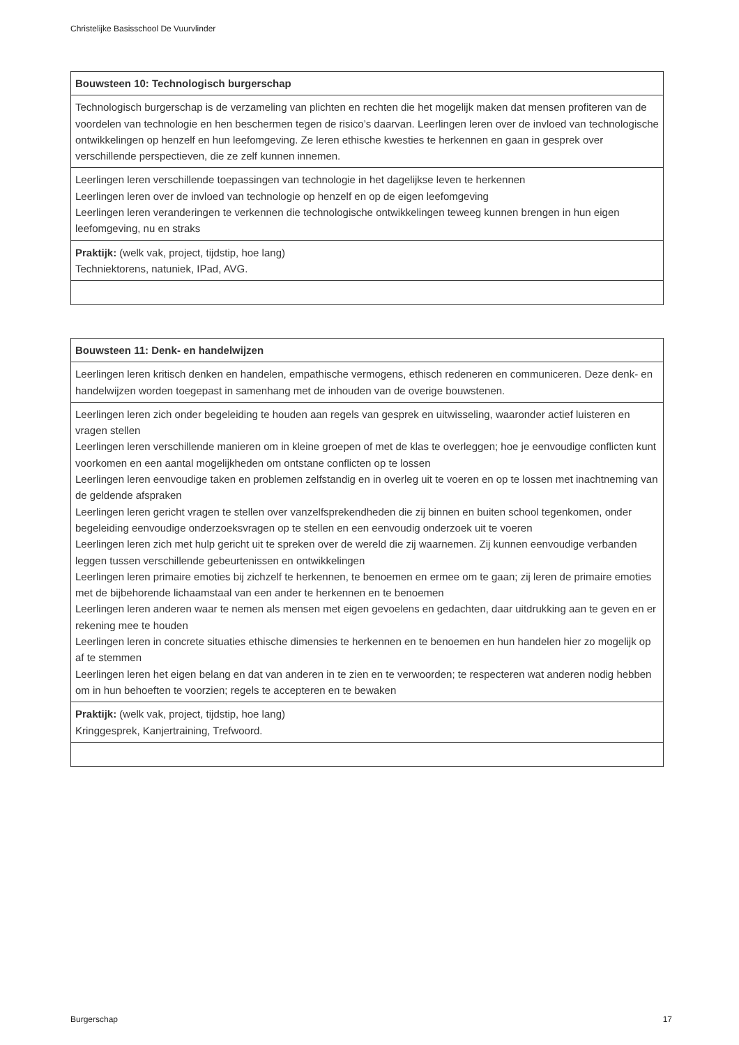Christelijke Basisschool De Vuurvlinder
| Bouwsteen 10: Technologisch burgerschap |
| Technologisch burgerschap is de verzameling van plichten en rechten die het mogelijk maken dat mensen profiteren van de voordelen van technologie en hen beschermen tegen de risico’s daarvan. Leerlingen leren over de invloed van technologische ontwikkelingen op henzelf en hun leefomgeving. Ze leren ethische kwesties te herkennen en gaan in gesprek over verschillende perspectieven, die ze zelf kunnen innemen. |
| Leerlingen leren verschillende toepassingen van technologie in het dagelijkse leven te herkennen Leerlingen leren over de invloed van technologie op henzelf en op de eigen leefomgeving Leerlingen leren veranderingen te verkennen die technologische ontwikkelingen teweeg kunnen brengen in hun eigen leefomgeving, nu en straks |
| Praktijk: (welk vak, project, tijdstip, hoe lang) Techniektorens, natuniek, IPad, AVG. |
| Bouwsteen 11: Denk- en handelwijzen |
| Leerlingen leren kritisch denken en handelen, empathische vermogens, ethisch redeneren en communiceren. Deze denk- en handelwijzen worden toegepast in samenhang met de inhouden van de overige bouwstenen. |
| Leerlingen leren zich onder begeleiding te houden aan regels van gesprek en uitwisseling, waaronder actief luisteren en vragen stellen Leerlingen leren verschillende manieren om in kleine groepen of met de klas te overleggen; hoe je eenvoudige conflicten kunt voorkomen en een aantal mogelijkheden om ontstane conflicten op te lossen Leerlingen leren eenvoudige taken en problemen zelfstandig en in overleg uit te voeren en op te lossen met inachtneming van de geldende afspraken Leerlingen leren gericht vragen te stellen over vanzelfsprekendheden die zij binnen en buiten school tegenkomen, onder begeleiding eenvoudige onderzoeksvragen op te stellen en een eenvoudig onderzoek uit te voeren Leerlingen leren zich met hulp gericht uit te spreken over de wereld die zij waarnemen. Zij kunnen eenvoudige verbanden leggen tussen verschillende gebeurtenissen en ontwikkelingen Leerlingen leren primaire emoties bij zichzelf te herkennen, te benoemen en ermee om te gaan; zij leren de primaire emoties met de bijbehorende lichaamstaal van een ander te herkennen en te benoemen Leerlingen leren anderen waar te nemen als mensen met eigen gevoelens en gedachten, daar uitdrukking aan te geven en er rekening mee te houden Leerlingen leren in concrete situaties ethische dimensies te herkennen en te benoemen en hun handelen hier zo mogelijk op af te stemmen Leerlingen leren het eigen belang en dat van anderen in te zien en te verwoorden; te respecteren wat anderen nodig hebben om in hun behoeften te voorzien; regels te accepteren en te bewaken |
| Praktijk: (welk vak, project, tijdstip, hoe lang) Kringgesprek, Kanjertraining, Trefwoord. |
Burgerschap 17